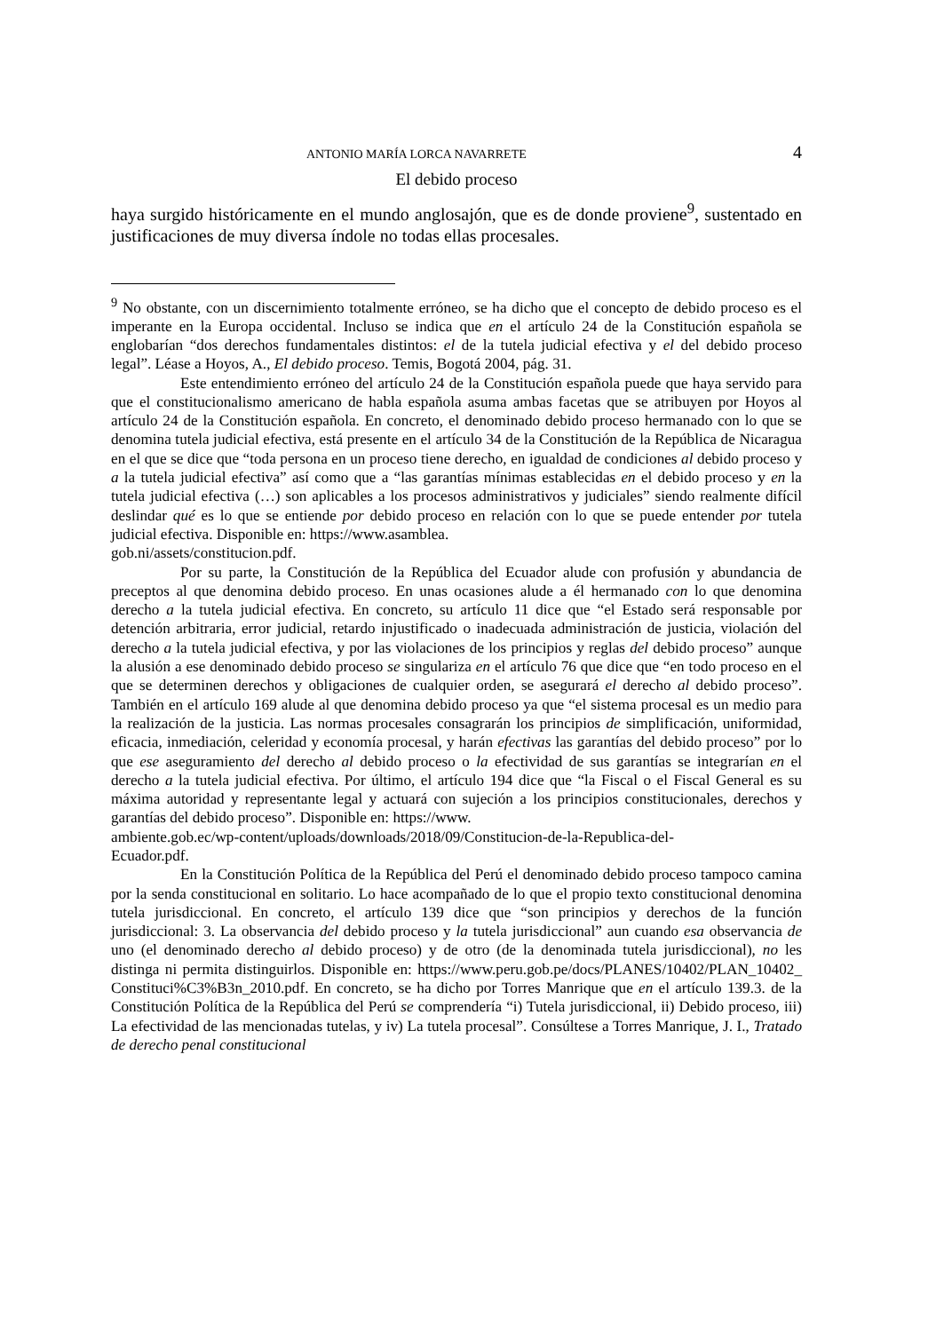ANTONIO MARÍA LORCA NAVARRETE 4
El debido proceso
haya surgido históricamente en el mundo anglosajón, que es de donde proviene<sup>9</sup>, sustentado en justificaciones de muy diversa índole no todas ellas procesales.
<sup>9</sup> No obstante, con un discernimiento totalmente erróneo, se ha dicho que el concepto de debido proceso es el imperante en la Europa occidental. Incluso se indica que en el artículo 24 de la Constitución española se englobarían “dos derechos fundamentales distintos: el de la tutela judicial efectiva y el del debido proceso legal”. Léase a Hoyos, A., El debido proceso. Temis, Bogotá 2004, pág. 31.
Este entendimiento erróneo del artículo 24 de la Constitución española puede que haya servido para que el constitucionalismo americano de habla española asuma ambas facetas que se atribuyen por Hoyos al artículo 24 de la Constitución española. En concreto, el denominado debido proceso hermanado con lo que se denomina tutela judicial efectiva, está presente en el artículo 34 de la Constitución de la República de Nicaragua en el que se dice que “toda persona en un proceso tiene derecho, en igualdad de condiciones al debido proceso y a la tutela judicial efectiva” así como que a “las garantías mínimas establecidas en el debido proceso y en la tutela judicial efectiva (…) son aplicables a los procesos administrativos y judiciales” siendo realmente difícil deslindar qué es lo que se entiende por debido proceso en relación con lo que se puede entender por tutela judicial efectiva. Disponible en: https://www.asamblea.
gob.ni/assets/constitucion.pdf.
Por su parte, la Constitución de la República del Ecuador alude con profusión y abundancia de preceptos al que denomina debido proceso. En unas ocasiones alude a él hermanado con lo que denomina derecho a la tutela judicial efectiva. En concreto, su artículo 11 dice que “el Estado será responsable por detención arbitraria, error judicial, retardo injustificado o inadecuada administración de justicia, violación del derecho a la tutela judicial efectiva, y por las violaciones de los principios y reglas del debido proceso” aunque la alusión a ese denominado debido proceso se singulariza en el artículo 76 que dice que “en todo proceso en el que se determinen derechos y obligaciones de cualquier orden, se asegurará el derecho al debido proceso”. También en el artículo 169 alude al que denomina debido proceso ya que “el sistema procesal es un medio para la realización de la justicia. Las normas procesales consagrarán los principios de simplificación, uniformidad, eficacia, inmediación, celeridad y economía procesal, y harán efectivas las garantías del debido proceso” por lo que ese aseguramiento del derecho al debido proceso o la efectividad de sus garantías se integrarían en el derecho a la tutela judicial efectiva. Por último, el artículo 194 dice que “la Fiscal o el Fiscal General es su máxima autoridad y representante legal y actuará con sujeción a los principios constitucionales, derechos y garantías del debido proceso”. Disponible en: https://www.
ambiente.gob.ec/wp-content/uploads/downloads/2018/09/Constitucion-de-la-Republica-del-
Ecuador.pdf.
En la Constitución Política de la República del Perú el denominado debido proceso tampoco camina por la senda constitucional en solitario. Lo hace acompañado de lo que el propio texto constitucional denomina tutela jurisdiccional. En concreto, el artículo 139 dice que “son principios y derechos de la función jurisdiccional: 3. La observancia del debido proceso y la tutela jurisdiccional” aun cuando esa observancia de uno (el denominado derecho al debido proceso) y de otro (de la denominada tutela jurisdiccional), no les distinga ni permita distinguirlos. Disponible en: https://www.peru.gob.pe/docs/PLANES/10402/PLAN_10402_ Constituci%C3%B3n_2010.pdf. En concreto, se ha dicho por Torres Manrique que en el artículo 139.3. de la Constitución Política de la República del Perú se comprendería “i) Tutela jurisdiccional, ii) Debido proceso, iii) La efectividad de las mencionadas tutelas, y iv) La tutela procesal”. Consúltese a Torres Manrique, J. I., Tratado de derecho penal constitucional